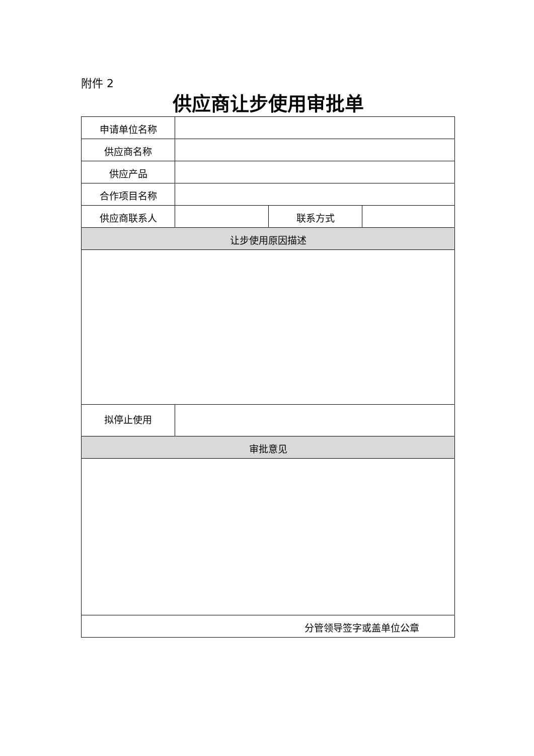附件 2
供应商让步使用审批单
| 申请单位名称 | | | |
| 供应商名称 | | | |
| 供应产品 | | | |
| 合作项目名称 | | | |
| 供应商联系人 | | 联系方式 | |
| 让步使用原因描述 | | | |
| 拟停止使用 | | | |
| 审批意见 | | | |
| 分管领导签字或盖单位公章 | | | |